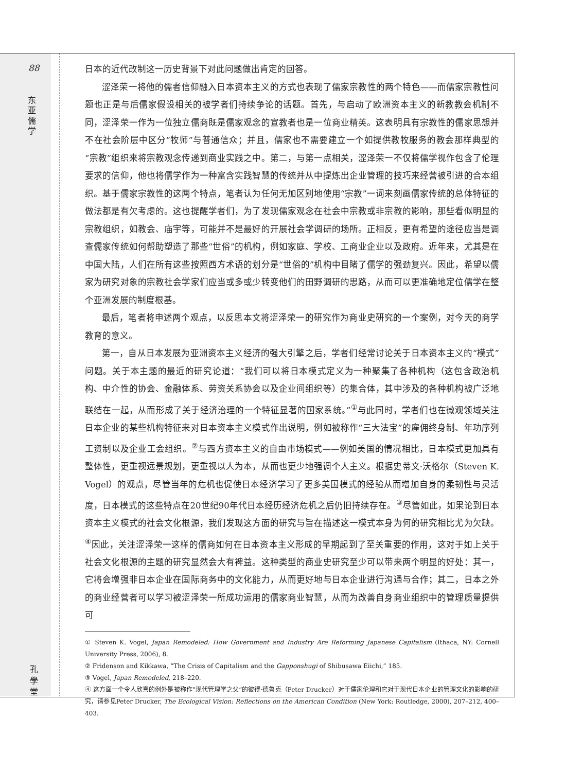88
东 亚 儒 学
孔 學 堂
日本的近代改制这一历史背景下对此问题做出肯定的回答。
涩泽荣一将他的儒者信仰融入日本资本主义的方式也表现了儒家宗教性的两个特色——而儒家宗教性问题也正是与后儒家假设相关的被学者们持续争论的话题。首先，与启动了欧洲资本主义的新教教会机制不同，涩泽荣一作为一位独立儒商既是儒家观念的宣教者也是一位商业精英。这表明具有宗教性的儒家思想并不在社会阶层中区分“牧师”与普通信众；并且，儒家也不需要建立一个如提供教牧服务的教会那样典型的“宗教”组织来将宗教观念传递到商业实践之中。第二，与第一点相关，涩泽荣一不仅将儒学视作包含了伦理要求的信仰，他也将儒学作为一种富含实践智慧的传统并从中提炼出企业管理的技巧来经营被引进的合本组织。基于儒家宗教性的这两个特点，笔者认为任何无加区别地使用“宗教”一词来刻画儒家传统的总体特征的做法都是有欠考虑的。这也提醒学者们，为了发现儒家观念在社会中宗教或非宗教的影响，那些看似明显的宗教组织，如教会、庙宇等，可能并不是最好的开展社会学调研的场所。正相反，更有希望的途径应当是调查儒家传统如何帮助塑造了那些“世俗”的机构，例如家庭、学校、工商业企业以及政府。近年来，尤其是在中国大陆，人们在所有这些按照西方术语的划分是“世俗的”机构中目睹了儒学的强劲复兴。因此，希望以儒家为研究对象的宗教社会学家们应当或多或少转变他们的田野调研的思路，从而可以更准确地定位儒学在整个亚洲发展的制度根基。
最后，笔者将申述两个观点，以反思本文将涩泽荣一的研究作为商业史研究的一个案例，对今天的商学教育的意义。
第一，自从日本发展为亚洲资本主义经济的强大引擎之后，学者们经常讨论关于日本资本主义的“模式”问题。关于本主题的最近的研究论道：“我们可以将日本模式定义为一种聚集了各种机构（这包含政治机构、中介性的协会、金融体系、劳资关系协会以及企业间组织等）的集合体，其中涉及的各种机构被广泛地联结在一起，从而形成了关于经济治理的一个特征显著的国家系统。”<sup>①</sup>与此同时，学者们也在微观领域关注日本企业的某些机构特征来对日本资本主义模式作出说明，例如被称作“三大法宝”的雇佣终身制、年功序列工资制以及企业工会组织。<sup>②</sup>与西方资本主义的自由市场模式——例如美国的情况相比，日本模式更加具有整体性，更重视远景规划，更重视以人为本，从而也更少地强调个人主义。根据史蒂文·沃格尔（Steven K. Vogel）的观点，尽管当年的危机也促使日本经济学习了更多美国模式的经验从而增加自身的柔韧性与灵活度，日本模式的这些特点在20世纪90年代日本经历经济危机之后仍旧持续存在。<sup>③</sup>尽管如此，如果论到日本资本主义模式的社会文化根源，我们发现这方面的研究与旨在描述这一模式本身为何的研究相比尤为欠缺。<sup>④</sup>因此，关注涩泽荣一这样的儒商如何在日本资本主义形成的早期起到了至关重要的作用，这对于如上关于社会文化根源的主题的研究显然会大有裨益。这种类型的商业史研究至少可以带来两个明显的好处：其一，它将会增强非日本企业在国际商务中的文化能力，从而更好地与日本企业进行沟通与合作；其二，日本之外的商业经营者可以学习被涩泽荣一所成功运用的儒家商业智慧，从而为改善自身商业组织中的管理质量提供可
① Steven K. Vogel, Japan Remodeled: How Government and Industry Are Reforming Japanese Capitalism (Ithaca, NY: Cornell University Press, 2006), 8.
② Fridenson and Kikkawa, “The Crisis of Capitalism and the Gapponshugi of Shibusawa Eiichi,” 185.
③ Vogel, Japan Remodeled, 218–220.
④ 这方面一个令人欣喜的例外是被称作“现代管理学之父”的彼得·德鲁克（Peter Drucker）对于儒家伦理和它对于现代日本企业的管理文化的影响的研究，请参见Peter Drucker, The Ecological Vision: Reflections on the American Condition (New York: Routledge, 2000), 207–212, 400–403.